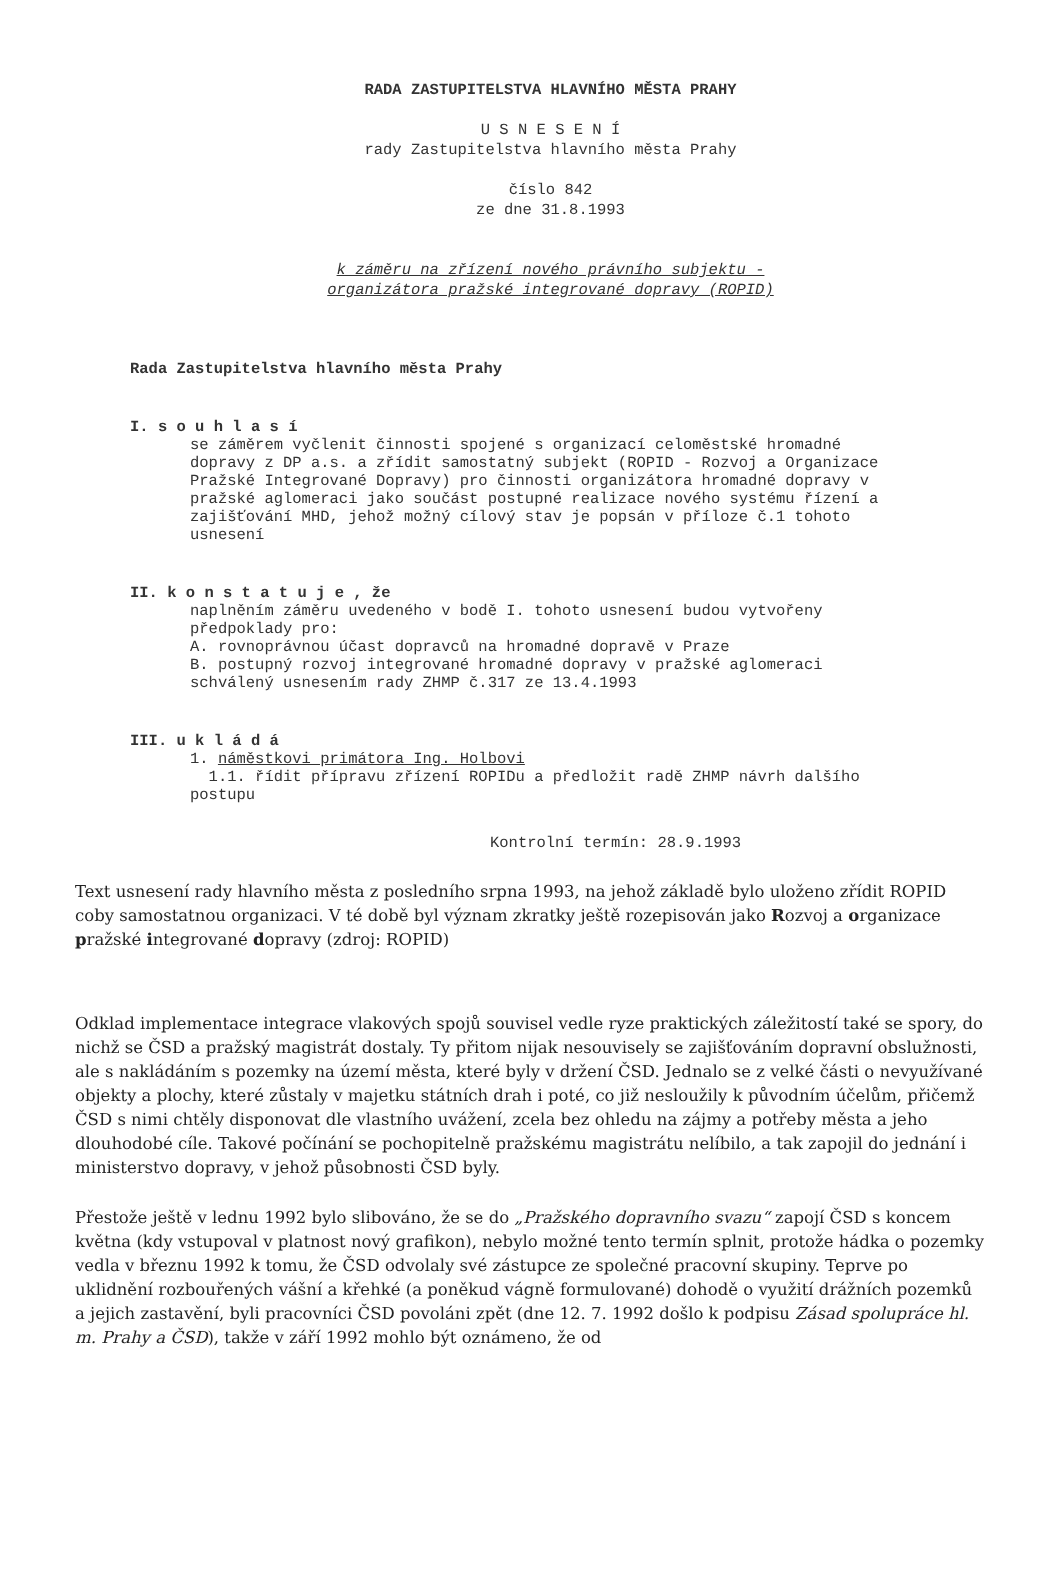RADA ZASTUPITELSTVA HLAVNÍHO MĚSTA PRAHY
U S N E S E N Í
rady Zastupitelstva hlavního města Prahy
číslo 842
ze dne 31.8.1993
k záměru na zřízení nového právního subjektu -
organizátora pražské integrované dopravy (ROPID)
Rada Zastupitelstva hlavního města Prahy
I. s o u h l a s í
se záměrem vyčlenit činnosti spojené s organizací celoměstské hromadné dopravy z DP a.s. a zřídit samostatný subjekt (ROPID - Rozvoj a Organizace Pražské Integrované Dopravy) pro činnosti organizátora hromadné dopravy v pražské aglomeraci jako součást postupné realizace nového systému řízení a zajišťování MHD, jehož možný cílový stav je popsán v příloze č.1 tohoto usnesení
II. k o n s t a t u j e , že
naplněním záměru uvedeného v bodě I. tohoto usnesení budou vytvořeny předpoklady pro:
A. rovnoprávnou účast dopravců na hromadné dopravě v Praze
B. postupný rozvoj integrované hromadné dopravy v pražské aglomeraci schválený usnesením rady ZHMP č.317 ze 13.4.1993
III. u k l á d á
1. náměstkovi primátora Ing. Holbovi
1.1. řídit přípravu zřízení ROPIDu a předložit radě ZHMP návrh dalšího postupu
Kontrolní termín: 28.9.1993
Text usnesení rady hlavního města z posledního srpna 1993, na jehož základě bylo uloženo zřídit ROPID coby samostatnou organizaci. V té době byl význam zkratky ještě rozepisován jako Rozvoj a organizace pražské integrované dopravy (zdroj: ROPID)
Odklad implementace integrace vlakových spojů souvisel vedle ryze praktických záležitostí také se spory, do nichž se ČSD a pražský magistrát dostaly. Ty přitom nijak nesouvisely se zajišťováním dopravní obslužnosti, ale s nakládáním s pozemky na území města, které byly v držení ČSD. Jednalo se z velké části o nevyužívané objekty a plochy, které zůstaly v majetku státních drah i poté, co již nesloužily k původním účelům, přičemž ČSD s nimi chtěly disponovat dle vlastního uvážení, zcela bez ohledu na zájmy a potřeby města a jeho dlouhodobé cíle. Takové počínání se pochopitelně pražskému magistrátu nelíbilo, a tak zapojil do jednání i ministerstvo dopravy, v jehož působnosti ČSD byly.
Přestože ještě v lednu 1992 bylo slibováno, že se do „Pražského dopravního svazu“ zapojí ČSD s koncem května (kdy vstupoval v platnost nový grafikon), nebylo možné tento termín splnit, protože hádka o pozemky vedla v březnu 1992 k tomu, že ČSD odvolaly své zástupce ze společné pracovní skupiny. Teprve po uklidnění rozbouřených vášní a křehké (a poněkud vágně formulované) dohodě o využití drážních pozemků a jejich zastavění, byli pracovníci ČSD povoláni zpět (dne 12. 7. 1992 došlo k podpisu Zásad spolupráce hl. m. Prahy a ČSD), takže v září 1992 mohlo být oznámeno, že od